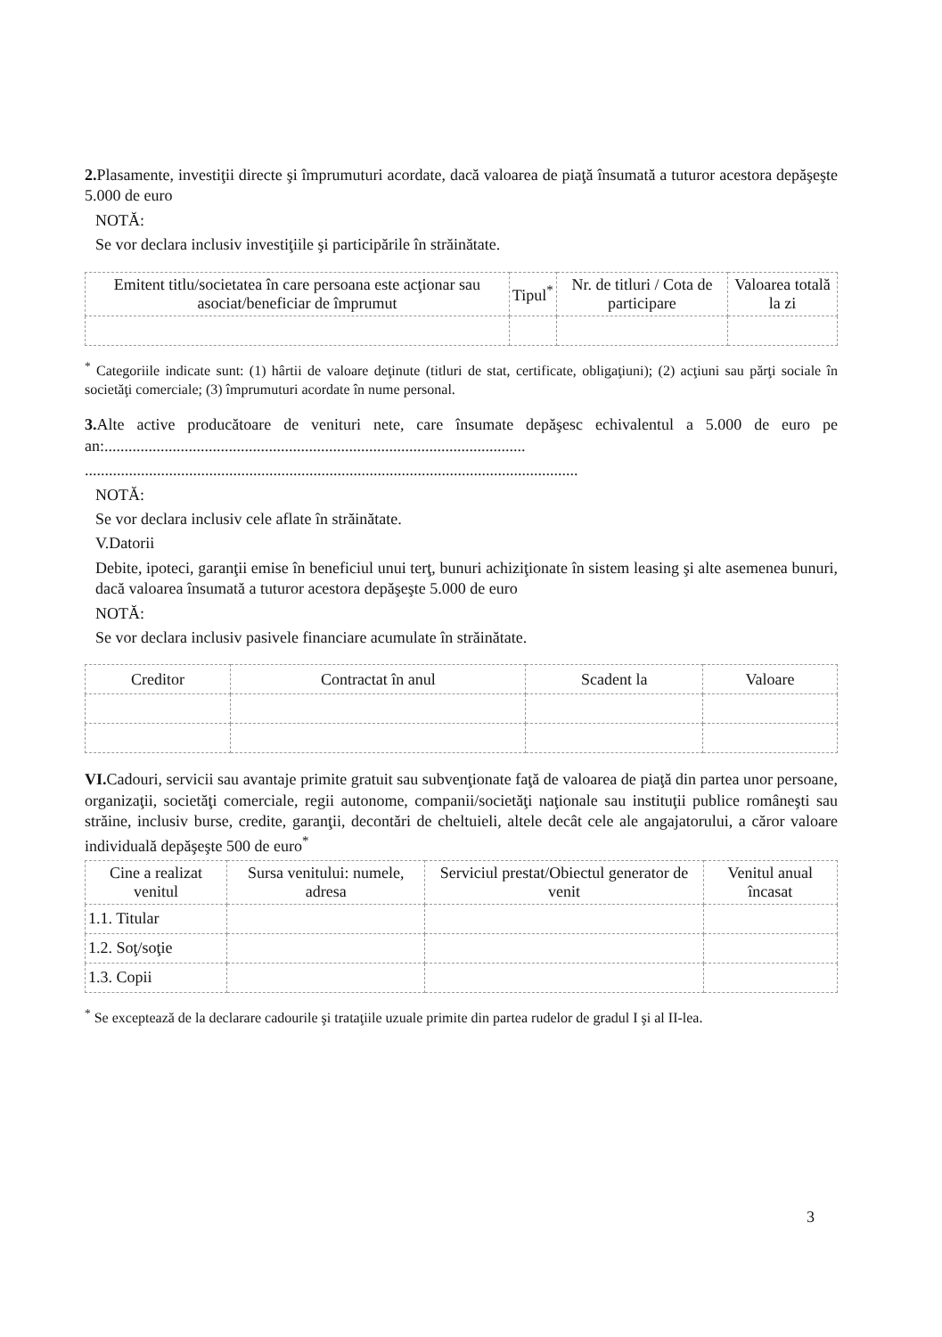2. Plasamente, investiţii directe şi împrumuturi acordate, dacă valoarea de piaţă însumată a tuturor acestora depăşeşte 5.000 de euro
NOTĂ:
Se vor declara inclusiv investiţiile şi participările în străinătate.
| Emitent titlu/societatea în care persoana este acţionar sau asociat/beneficiar de împrumut | Tipul<sup>*</sup> | Nr. de titluri / Cota de participare | Valoarea totală la zi |
| --- | --- | --- | --- |
<sup>*</sup> Categoriile indicate sunt: (1) hârtii de valoare deţinute (titluri de stat, certificate, obligaţiuni); (2) acţiuni sau părţi sociale în societăţi comerciale; (3) împrumuturi acordate în nume personal.
3. Alte active producătoare de venituri nete, care însumate depăşesc echivalentul a 5.000 de euro pe an:.........................................................................................................
...........................................................................................................................
NOTĂ:
Se vor declara inclusiv cele aflate în străinătate.
V.Datorii
Debite, ipoteci, garanţii emise în beneficiul unui terţ, bunuri achiziţionate în sistem leasing şi alte asemenea bunuri, dacă valoarea însumată a tuturor acestora depăşeşte 5.000 de euro
NOTĂ:
Se vor declara inclusiv pasivele financiare acumulate în străinătate.
| Creditor | Contractat în anul | Scadent la | Valoare |
| --- | --- | --- | --- |
VI. Cadouri, servicii sau avantaje primite gratuit sau subvenţionate faţă de valoarea de piaţă din partea unor persoane, organizaţii, societăţi comerciale, regii autonome, companii/societăţi naţionale sau instituţii publice româneşti sau străine, inclusiv burse, credite, garanţii, decontări de cheltuieli, altele decât cele ale angajatorului, a căror valoare individuală depăşeşte 500 de euro<sup>*</sup>
| Cine a realizat venitul | Sursa venitului: numele, adresa | Serviciul prestat/Obiectul generator de venit | Venitul anual încasat |
| --- | --- | --- | --- |
| 1.1. Titular | | | |
| 1.2. Soţ/soţie | | | |
| 1.3. Copii | | | |
<sup>*</sup> Se exceptează de la declarare cadourile şi trataţiile uzuale primite din partea rudelor de gradul I şi al II-lea.
3